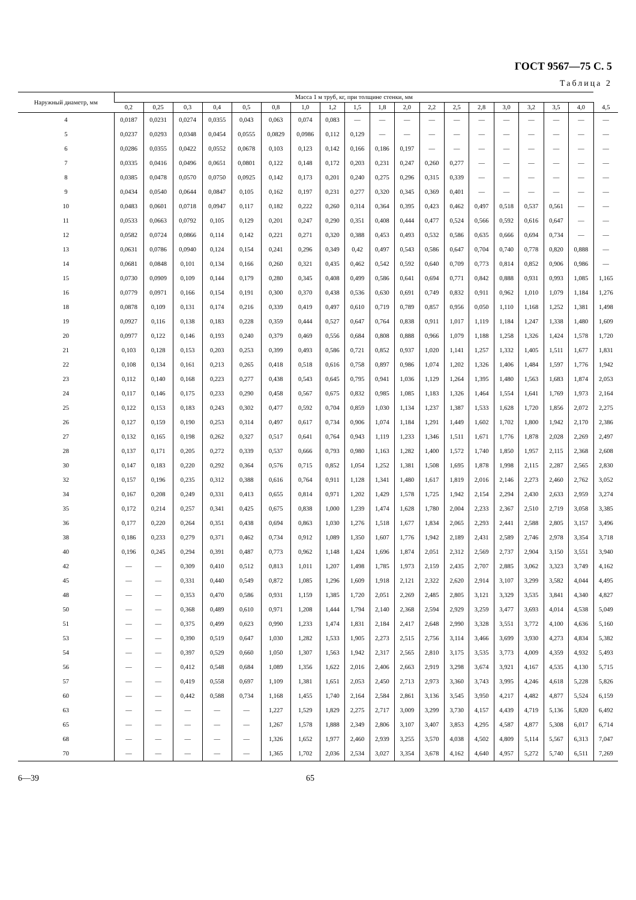ГОСТ 9567—75 С. 5
Таблица 2
| Наружный диаметр, мм | Масса 1 м труб, кг, при толщине стенки, мм | | | | | | | | | | | | | | | | | | |
| --- | --- | --- | --- | --- | --- | --- | --- | --- | --- | --- | --- | --- | --- | --- | --- | --- | --- | --- | --- |
| | 0,2 | 0,25 | 0,3 | 0,4 | 0,5 | 0,8 | 1,0 | 1,2 | 1,5 | 1,8 | 2,0 | 2,2 | 2,5 | 2,8 | 3,0 | 3,2 | 3,5 | 4,0 | 4,5 |
| 4 | 0,0187 | 0,0231 | 0,0274 | 0,0355 | 0,043 | 0,063 | 0,074 | 0,083 | — | — | — | — | — | — | — | — | — | — | — |
| 5 | 0,0237 | 0,0293 | 0,0348 | 0,0454 | 0,0555 | 0,0829 | 0,0986 | 0,112 | 0,129 | — | — | — | — | — | — | — | — | — | — |
| 6 | 0,0286 | 0,0355 | 0,0422 | 0,0552 | 0,0678 | 0,103 | 0,123 | 0,142 | 0,166 | 0,186 | 0,197 | — | — | — | — | — | — | — | — |
| 7 | 0,0335 | 0,0416 | 0,0496 | 0,0651 | 0,0801 | 0,122 | 0,148 | 0,172 | 0,203 | 0,231 | 0,247 | 0,260 | 0,277 | — | — | — | — | — | — |
| 8 | 0,0385 | 0,0478 | 0,0570 | 0,0750 | 0,0925 | 0,142 | 0,173 | 0,201 | 0,240 | 0,275 | 0,296 | 0,315 | 0,339 | — | — | — | — | — | — |
| 9 | 0,0434 | 0,0540 | 0,0644 | 0,0847 | 0,105 | 0,162 | 0,197 | 0,231 | 0,277 | 0,320 | 0,345 | 0,369 | 0,401 | — | — | — | — | — | — |
| 10 | 0,0483 | 0,0601 | 0,0718 | 0,0947 | 0,117 | 0,182 | 0,222 | 0,260 | 0,314 | 0,364 | 0,395 | 0,423 | 0,462 | 0,497 | 0,518 | 0,537 | 0,561 | — | — |
| 11 | 0,0533 | 0,0663 | 0,0792 | 0,105 | 0,129 | 0,201 | 0,247 | 0,290 | 0,351 | 0,408 | 0,444 | 0,477 | 0,524 | 0,566 | 0,592 | 0,616 | 0,647 | — | — |
| 12 | 0,0582 | 0,0724 | 0,0866 | 0,114 | 0,142 | 0,221 | 0,271 | 0,320 | 0,388 | 0,453 | 0,493 | 0,532 | 0,586 | 0,635 | 0,666 | 0,694 | 0,734 | — | — |
| 13 | 0,0631 | 0,0786 | 0,0940 | 0,124 | 0,154 | 0,241 | 0,296 | 0,349 | 0,42 | 0,497 | 0,543 | 0,586 | 0,647 | 0,704 | 0,740 | 0,778 | 0,820 | 0,888 | — |
| 14 | 0,0681 | 0,0848 | 0,101 | 0,134 | 0,166 | 0,260 | 0,321 | 0,435 | 0,462 | 0,542 | 0,592 | 0,640 | 0,709 | 0,773 | 0,814 | 0,852 | 0,906 | 0,986 | — |
| 15 | 0,0730 | 0,0909 | 0,109 | 0,144 | 0,179 | 0,280 | 0,345 | 0,408 | 0,499 | 0,586 | 0,641 | 0,694 | 0,771 | 0,842 | 0,888 | 0,931 | 0,993 | 1,085 | 1,165 |
| 16 | 0,0779 | 0,0971 | 0,166 | 0,154 | 0,191 | 0,300 | 0,370 | 0,438 | 0,536 | 0,630 | 0,691 | 0,749 | 0,832 | 0,911 | 0,962 | 1,010 | 1,079 | 1,184 | 1,276 |
| 18 | 0,0878 | 0,109 | 0,131 | 0,174 | 0,216 | 0,339 | 0,419 | 0,497 | 0,610 | 0,719 | 0,789 | 0,857 | 0,956 | 0,050 | 1,110 | 1,168 | 1,252 | 1,381 | 1,498 |
| 19 | 0,0927 | 0,116 | 0,138 | 0,183 | 0,228 | 0,359 | 0,444 | 0,527 | 0,647 | 0,764 | 0,838 | 0,911 | 1,017 | 1,119 | 1,184 | 1,247 | 1,338 | 1,480 | 1,609 |
| 20 | 0,0977 | 0,122 | 0,146 | 0,193 | 0,240 | 0,379 | 0,469 | 0,556 | 0,684 | 0,808 | 0,888 | 0,966 | 1,079 | 1,188 | 1,258 | 1,326 | 1,424 | 1,578 | 1,720 |
| 21 | 0,103 | 0,128 | 0,153 | 0,203 | 0,253 | 0,399 | 0,493 | 0,586 | 0,721 | 0,852 | 0,937 | 1,020 | 1,141 | 1,257 | 1,332 | 1,405 | 1,511 | 1,677 | 1,831 |
| 22 | 0,108 | 0,134 | 0,161 | 0,213 | 0,265 | 0,418 | 0,518 | 0,616 | 0,758 | 0,897 | 0,986 | 1,074 | 1,202 | 1,326 | 1,406 | 1,484 | 1,597 | 1,776 | 1,942 |
| 23 | 0,112 | 0,140 | 0,168 | 0,223 | 0,277 | 0,438 | 0,543 | 0,645 | 0,795 | 0,941 | 1,036 | 1,129 | 1,264 | 1,395 | 1,480 | 1,563 | 1,683 | 1,874 | 2,053 |
| 24 | 0,117 | 0,146 | 0,175 | 0,233 | 0,290 | 0,458 | 0,567 | 0,675 | 0,832 | 0,985 | 1,085 | 1,183 | 1,326 | 1,464 | 1,554 | 1,641 | 1,769 | 1,973 | 2,164 |
| 25 | 0,122 | 0,153 | 0,183 | 0,243 | 0,302 | 0,477 | 0,592 | 0,704 | 0,859 | 1,030 | 1,134 | 1,237 | 1,387 | 1,533 | 1,628 | 1,720 | 1,856 | 2,072 | 2,275 |
| 26 | 0,127 | 0,159 | 0,190 | 0,253 | 0,314 | 0,497 | 0,617 | 0,734 | 0,906 | 1,074 | 1,184 | 1,291 | 1,449 | 1,602 | 1,702 | 1,800 | 1,942 | 2,170 | 2,386 |
| 27 | 0,132 | 0,165 | 0,198 | 0,262 | 0,327 | 0,517 | 0,641 | 0,764 | 0,943 | 1,119 | 1,233 | 1,346 | 1,511 | 1,671 | 1,776 | 1,878 | 2,028 | 2,269 | 2,497 |
| 28 | 0,137 | 0,171 | 0,205 | 0,272 | 0,339 | 0,537 | 0,666 | 0,793 | 0,980 | 1,163 | 1,282 | 1,400 | 1,572 | 1,740 | 1,850 | 1,957 | 2,115 | 2,368 | 2,608 |
| 30 | 0,147 | 0,183 | 0,220 | 0,292 | 0,364 | 0,576 | 0,715 | 0,852 | 1,054 | 1,252 | 1,381 | 1,508 | 1,695 | 1,878 | 1,998 | 2,115 | 2,287 | 2,565 | 2,830 |
| 32 | 0,157 | 0,196 | 0,235 | 0,312 | 0,388 | 0,616 | 0,764 | 0,911 | 1,128 | 1,341 | 1,480 | 1,617 | 1,819 | 2,016 | 2,146 | 2,273 | 2,460 | 2,762 | 3,052 |
| 34 | 0,167 | 0,208 | 0,249 | 0,331 | 0,413 | 0,655 | 0,814 | 0,971 | 1,202 | 1,429 | 1,578 | 1,725 | 1,942 | 2,154 | 2,294 | 2,430 | 2,633 | 2,959 | 3,274 |
| 35 | 0,172 | 0,214 | 0,257 | 0,341 | 0,425 | 0,675 | 0,838 | 1,000 | 1,239 | 1,474 | 1,628 | 1,780 | 2,004 | 2,233 | 2,367 | 2,510 | 2,719 | 3,058 | 3,385 |
| 36 | 0,177 | 0,220 | 0,264 | 0,351 | 0,438 | 0,694 | 0,863 | 1,030 | 1,276 | 1,518 | 1,677 | 1,834 | 2,065 | 2,293 | 2,441 | 2,588 | 2,805 | 3,157 | 3,496 |
| 38 | 0,186 | 0,233 | 0,279 | 0,371 | 0,462 | 0,734 | 0,912 | 1,089 | 1,350 | 1,607 | 1,776 | 1,942 | 2,189 | 2,431 | 2,589 | 2,746 | 2,978 | 3,354 | 3,718 |
| 40 | 0,196 | 0,245 | 0,294 | 0,391 | 0,487 | 0,773 | 0,962 | 1,148 | 1,424 | 1,696 | 1,874 | 2,051 | 2,312 | 2,569 | 2,737 | 2,904 | 3,150 | 3,551 | 3,940 |
| 42 | — | — | 0,309 | 0,410 | 0,512 | 0,813 | 1,011 | 1,207 | 1,498 | 1,785 | 1,973 | 2,159 | 2,435 | 2,707 | 2,885 | 3,062 | 3,323 | 3,749 | 4,162 |
| 45 | — | — | 0,331 | 0,440 | 0,549 | 0,872 | 1,085 | 1,296 | 1,609 | 1,918 | 2,121 | 2,322 | 2,620 | 2,914 | 3,107 | 3,299 | 3,582 | 4,044 | 4,495 |
| 48 | — | — | 0,353 | 0,470 | 0,586 | 0,931 | 1,159 | 1,385 | 1,720 | 2,051 | 2,269 | 2,485 | 2,805 | 3,121 | 3,329 | 3,535 | 3,841 | 4,340 | 4,827 |
| 50 | — | — | 0,368 | 0,489 | 0,610 | 0,971 | 1,208 | 1,444 | 1,794 | 2,140 | 2,368 | 2,594 | 2,929 | 3,259 | 3,477 | 3,693 | 4,014 | 4,538 | 5,049 |
| 51 | — | — | 0,375 | 0,499 | 0,623 | 0,990 | 1,233 | 1,474 | 1,831 | 2,184 | 2,417 | 2,648 | 2,990 | 3,328 | 3,551 | 3,772 | 4,100 | 4,636 | 5,160 |
| 53 | — | — | 0,390 | 0,519 | 0,647 | 1,030 | 1,282 | 1,533 | 1,905 | 2,273 | 2,515 | 2,756 | 3,114 | 3,466 | 3,699 | 3,930 | 4,273 | 4,834 | 5,382 |
| 54 | — | — | 0,397 | 0,529 | 0,660 | 1,050 | 1,307 | 1,563 | 1,942 | 2,317 | 2,565 | 2,810 | 3,175 | 3,535 | 3,773 | 4,009 | 4,359 | 4,932 | 5,493 |
| 56 | — | — | 0,412 | 0,548 | 0,684 | 1,089 | 1,356 | 1,622 | 2,016 | 2,406 | 2,663 | 2,919 | 3,298 | 3,674 | 3,921 | 4,167 | 4,535 | 4,130 | 5,715 |
| 57 | — | — | 0,419 | 0,558 | 0,697 | 1,109 | 1,381 | 1,651 | 2,053 | 2,450 | 2,713 | 2,973 | 3,360 | 3,743 | 3,995 | 4,246 | 4,618 | 5,228 | 5,826 |
| 60 | — | — | 0,442 | 0,588 | 0,734 | 1,168 | 1,455 | 1,740 | 2,164 | 2,584 | 2,861 | 3,136 | 3,545 | 3,950 | 4,217 | 4,482 | 4,877 | 5,524 | 6,159 |
| 63 | — | — | — | — | — | 1,227 | 1,529 | 1,829 | 2,275 | 2,717 | 3,009 | 3,299 | 3,730 | 4,157 | 4,439 | 4,719 | 5,136 | 5,820 | 6,492 |
| 65 | — | — | — | — | — | 1,267 | 1,578 | 1,888 | 2,349 | 2,806 | 3,107 | 3,407 | 3,853 | 4,295 | 4,587 | 4,877 | 5,308 | 6,017 | 6,714 |
| 68 | — | — | — | — | — | 1,326 | 1,652 | 1,977 | 2,460 | 2,939 | 3,255 | 3,570 | 4,038 | 4,502 | 4,809 | 5,114 | 5,567 | 6,313 | 7,047 |
| 70 | — | — | — | — | — | 1,365 | 1,702 | 2,036 | 2,534 | 3,027 | 3,354 | 3,678 | 4,162 | 4,640 | 4,957 | 5,272 | 5,740 | 6,511 | 7,269 |
6—39 65